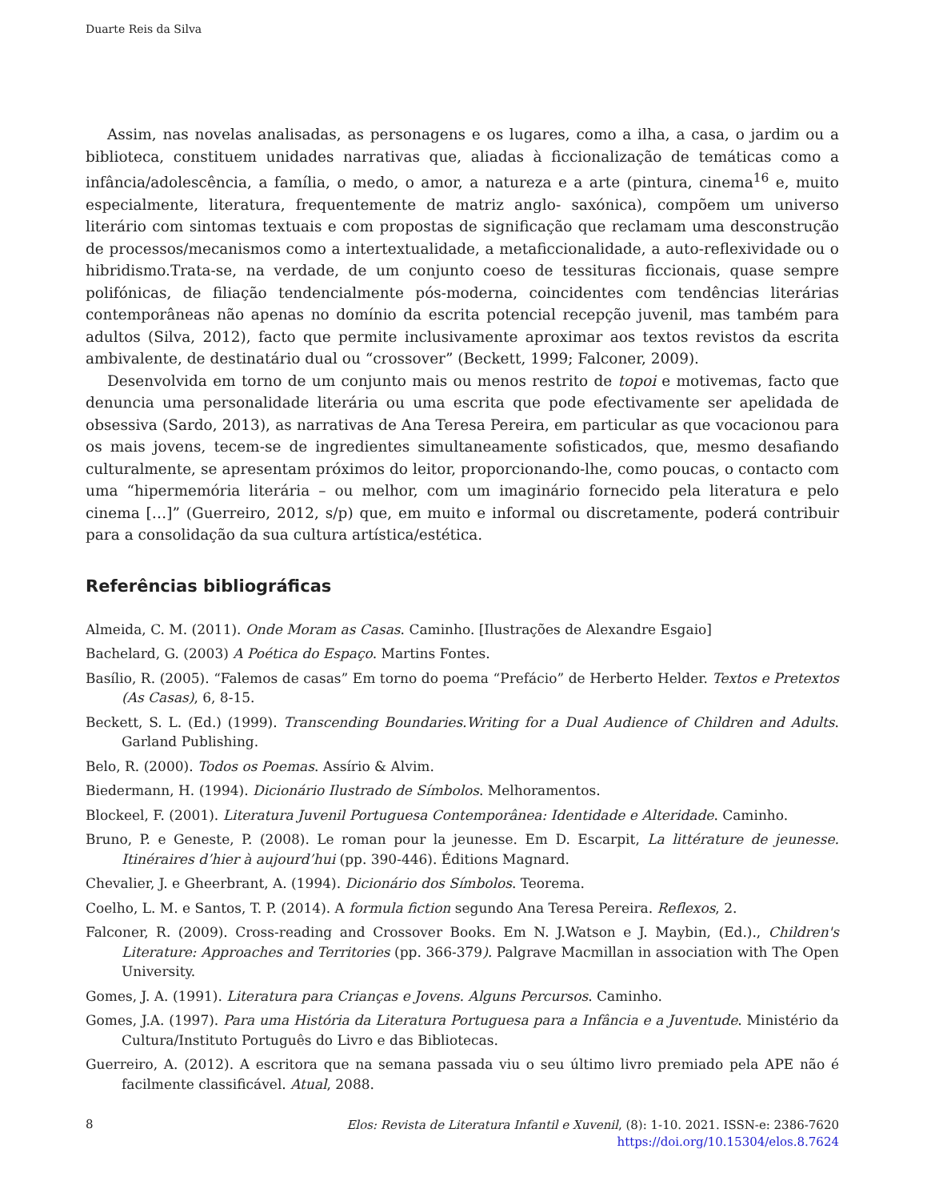Duarte Reis da Silva
Assim, nas novelas analisadas, as personagens e os lugares, como a ilha, a casa, o jardim ou a biblioteca, constituem unidades narrativas que, aliadas à ficcionalização de temáticas como a infância/adolescência, a família, o medo, o amor, a natureza e a arte (pintura, cinema<sup>16</sup> e, muito especialmente, literatura, frequentemente de matriz anglo- saxónica), compõem um universo literário com sintomas textuais e com propostas de significação que reclamam uma desconstrução de processos/mecanismos como a intertextualidade, a metaficcionalidade, a auto-reflexividade ou o hibridismo.Trata-se, na verdade, de um conjunto coeso de tessituras ficcionais, quase sempre polifónicas, de filiação tendencialmente pós-moderna, coincidentes com tendências literárias contemporâneas não apenas no domínio da escrita potencial recepção juvenil, mas também para adultos (Silva, 2012), facto que permite inclusivamente aproximar aos textos revistos da escrita ambivalente, de destinatário dual ou “crossover” (Beckett, 1999; Falconer, 2009).
Desenvolvida em torno de um conjunto mais ou menos restrito de topoi e motivemas, facto que denuncia uma personalidade literária ou uma escrita que pode efectivamente ser apelidada de obsessiva (Sardo, 2013), as narrativas de Ana Teresa Pereira, em particular as que vocacionou para os mais jovens, tecem-se de ingredientes simultaneamente sofisticados, que, mesmo desafiando culturalmente, se apresentam próximos do leitor, proporcionando-lhe, como poucas, o contacto com uma “hipermemória literária – ou melhor, com um imaginário fornecido pela literatura e pelo cinema […]” (Guerreiro, 2012, s/p) que, em muito e informal ou discretamente, poderá contribuir para a consolidação da sua cultura artística/estética.
Referências bibliográficas
Almeida, C. M. (2011). Onde Moram as Casas. Caminho. [Ilustrações de Alexandre Esgaio]
Bachelard, G. (2003) A Poética do Espaço. Martins Fontes.
Basílio, R. (2005). “Falemos de casas” Em torno do poema “Prefácio” de Herberto Helder. Textos e Pretextos (As Casas), 6, 8-15.
Beckett, S. L. (Ed.) (1999). Transcending Boundaries.Writing for a Dual Audience of Children and Adults. Garland Publishing.
Belo, R. (2000). Todos os Poemas. Assírio & Alvim.
Biedermann, H. (1994). Dicionário Ilustrado de Símbolos. Melhoramentos.
Blockeel, F. (2001). Literatura Juvenil Portuguesa Contemporânea: Identidade e Alteridade. Caminho.
Bruno, P. e Geneste, P. (2008). Le roman pour la jeunesse. Em D. Escarpit, La littérature de jeunesse. Itinéraires d’hier à aujourd’hui (pp. 390-446). Éditions Magnard.
Chevalier, J. e Gheerbrant, A. (1994). Dicionário dos Símbolos. Teorema.
Coelho, L. M. e Santos, T. P. (2014). A formula fiction segundo Ana Teresa Pereira. Reflexos, 2.
Falconer, R. (2009). Cross-reading and Crossover Books. Em N. J.Watson e J. Maybin, (Ed.)., Children's Literature: Approaches and Territories (pp. 366-379). Palgrave Macmillan in association with The Open University.
Gomes, J. A. (1991). Literatura para Crianças e Jovens. Alguns Percursos. Caminho.
Gomes, J.A. (1997). Para uma História da Literatura Portuguesa para a Infância e a Juventude. Ministério da Cultura/Instituto Português do Livro e das Bibliotecas.
Guerreiro, A. (2012). A escritora que na semana passada viu o seu último livro premiado pela APE não é facilmente classificável. Atual, 2088.
8
Elos: Revista de Literatura Infantil e Xuvenil, (8): 1-10. 2021. ISSN-e: 2386-7620
https://doi.org/10.15304/elos.8.7624